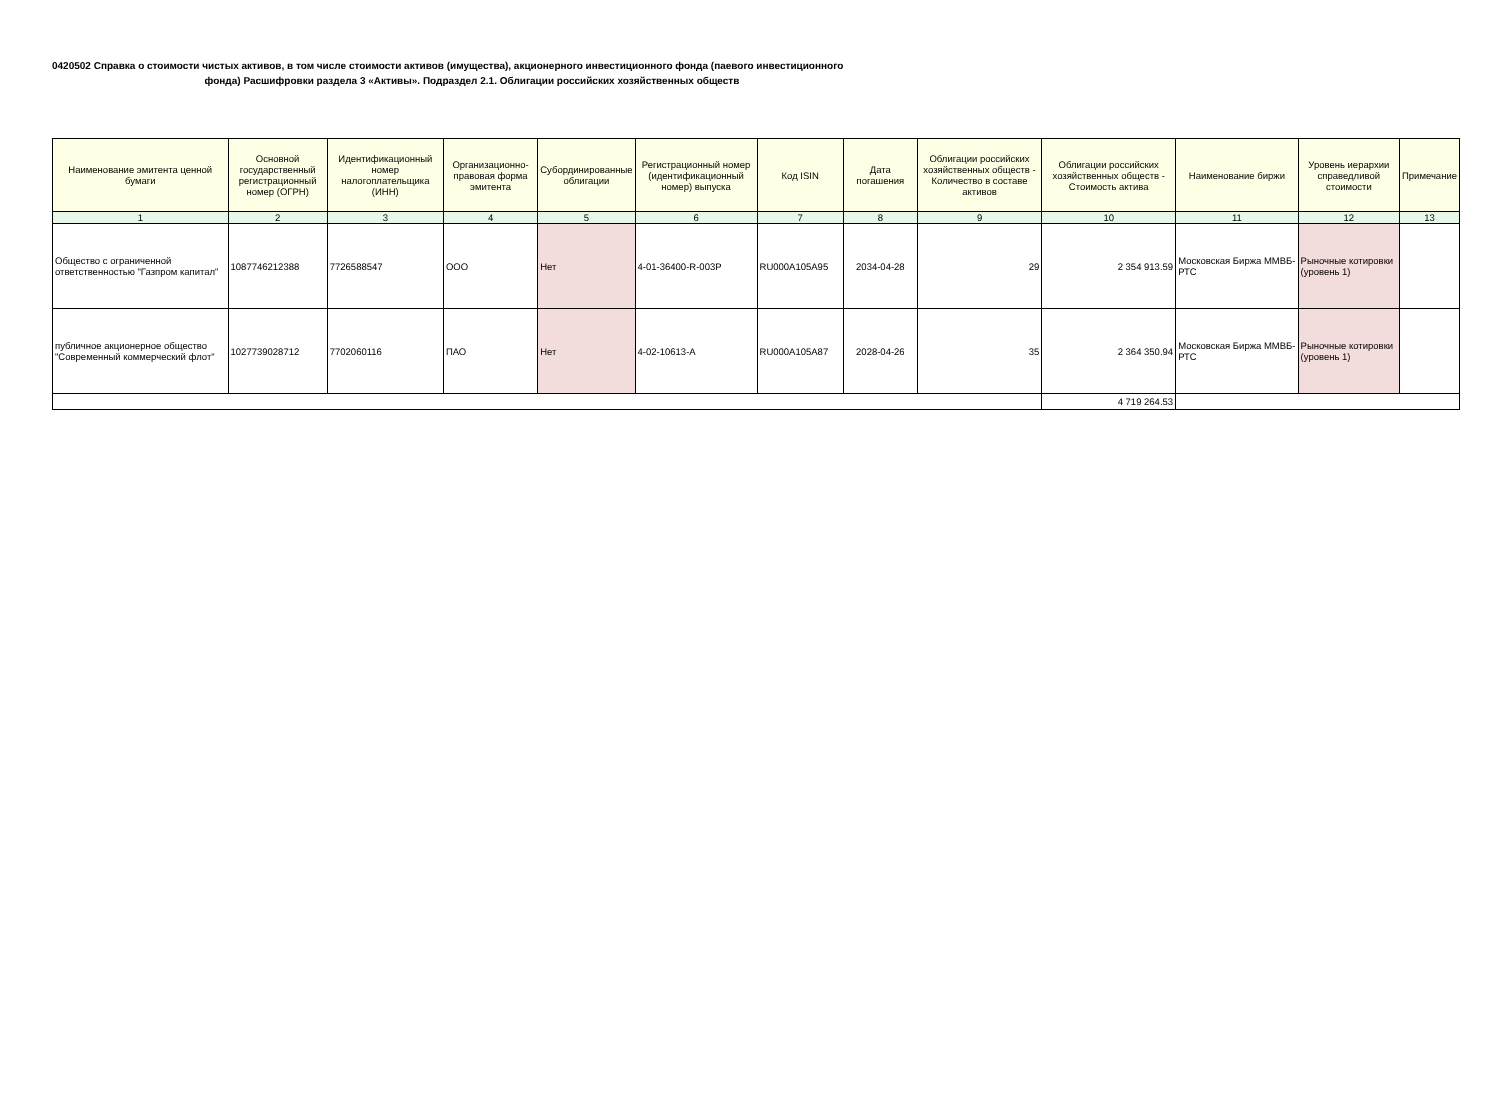0420502 Справка о стоимости чистых активов, в том числе стоимости активов (имущества), акционерного инвестиционного фонда (паевого инвестиционного
фонда) Расшифровки раздела 3 «Активы». Подраздел 2.1. Облигации российских хозяйственных обществ
| Наименование эмитента ценной бумаги | Основной государственный регистрационный номер (ОГРН) | Идентификационный номер налогоплательщика (ИНН) | Организационно-правовая форма эмитента | Субординированные облигации | Регистрационный номер (идентификационный номер) выпуска | Код ISIN | Дата погашения | Облигации российских хозяйственных обществ - Количество в составе активов | Облигации российских хозяйственных обществ - Стоимость актива | Наименование биржи | Уровень иерархии справедливой стоимости | Примечание |
| --- | --- | --- | --- | --- | --- | --- | --- | --- | --- | --- | --- | --- |
| 1 | 2 | 3 | 4 | 5 | 6 | 7 | 8 | 9 | 10 | 11 | 12 | 13 |
| Общество с ограниченной ответственностью "Газпром капитал" | 1087746212388 | 7726588547 | ООО | Нет | 4-01-36400-R-003P | RU000A105A95 | 2034-04-28 | 29 | 2 354 913.59 | Московская Биржа ММВБ-РТС | Рыночные котировки (уровень 1) | |
| публичное акционерное общество "Современный коммерческий флот" | 1027739028712 | 7702060116 | ПАО | Нет | 4-02-10613-A | RU000A105A87 | 2028-04-26 | 35 | 2 364 350.94 | Московская Биржа ММВБ-РТС | Рыночные котировки (уровень 1) | |
| | | | | | | | | | 4 719 264.53 | | | |